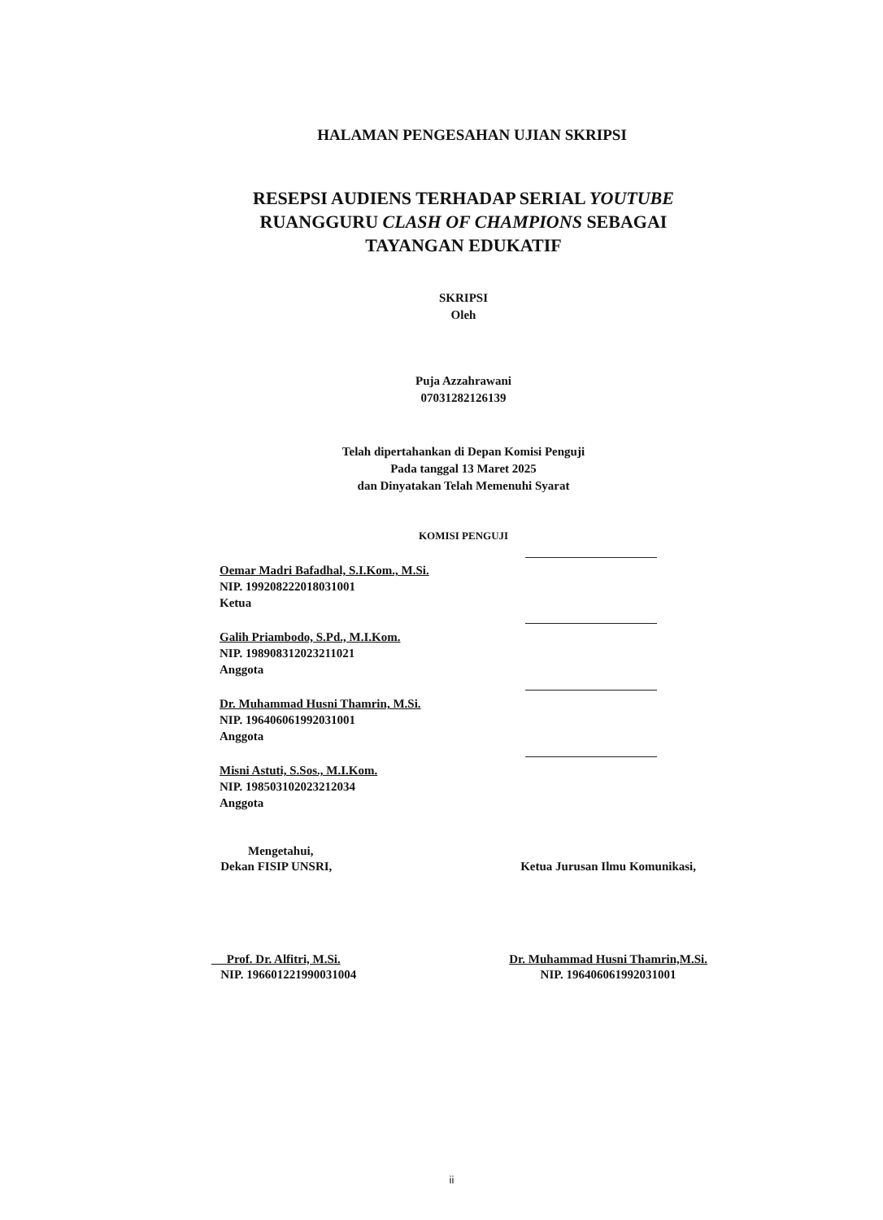HALAMAN PENGESAHAN UJIAN SKRIPSI
RESEPSI AUDIENS TERHADAP SERIAL YOUTUBE RUANGGURU CLASH OF CHAMPIONS SEBAGAI TAYANGAN EDUKATIF
SKRIPSI
Oleh
Puja Azzahrawani
07031282126139
Telah dipertahankan di Depan Komisi Penguji
Pada tanggal 13 Maret 2025
dan Dinyatakan Telah Memenuhi Syarat
KOMISI PENGUJI
Oemar Madri Bafadhal, S.I.Kom., M.Si.
NIP. 199208222018031001
Ketua
Galih Priambodo, S.Pd., M.I.Kom.
NIP. 198908312023211021
Anggota
Dr. Muhammad Husni Thamrin, M.Si.
NIP. 196406061992031001
Anggota
Misni Astuti, S.Sos., M.I.Kom.
NIP. 198503102023212034
Anggota
Mengetahui,
Dekan FISIP UNSRI,
Prof. Dr. Alfitri, M.Si.
NIP. 196601221990031004
Ketua Jurusan Ilmu Komunikasi,
Dr. Muhammad Husni Thamrin,M.Si.
NIP. 196406061992031001
ii